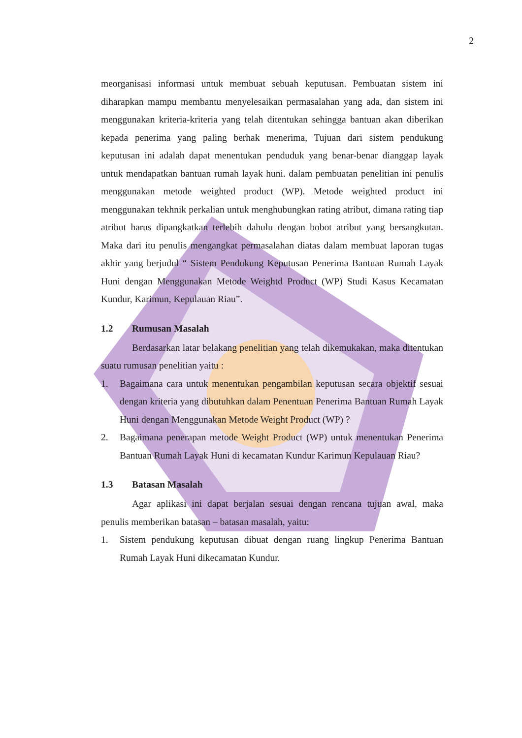2
meorganisasi informasi untuk membuat sebuah keputusan. Pembuatan sistem ini diharapkan mampu membantu menyelesaikan permasalahan yang ada, dan sistem ini menggunakan kriteria-kriteria yang telah ditentukan sehingga bantuan akan diberikan kepada penerima yang paling berhak menerima, Tujuan dari sistem pendukung keputusan ini adalah dapat menentukan penduduk yang benar-benar dianggap layak untuk mendapatkan bantuan rumah layak huni. dalam pembuatan penelitian ini penulis menggunakan metode weighted product (WP). Metode weighted product ini menggunakan tekhnik perkalian untuk menghubungkan rating atribut, dimana rating tiap atribut harus dipangkatkan terlebih dahulu dengan bobot atribut yang bersangkutan. Maka dari itu penulis mengangkat permasalahan diatas dalam membuat laporan tugas akhir yang berjudul “ Sistem Pendukung Keputusan Penerima Bantuan Rumah Layak Huni dengan Menggunakan Metode Weightd Product (WP) Studi Kasus Kecamatan Kundur, Karimun, Kepulauan Riau”.
1.2 Rumusan Masalah
Berdasarkan latar belakang penelitian yang telah dikemukakan, maka ditentukan suatu rumusan penelitian yaitu :
1. Bagaimana cara untuk menentukan pengambilan keputusan secara objektif sesuai dengan kriteria yang dibutuhkan dalam Penentuan Penerima Bantuan Rumah Layak Huni dengan Menggunakan Metode Weight Product (WP) ?
2. Bagaimana penerapan metode Weight Product (WP) untuk menentukan Penerima Bantuan Rumah Layak Huni di kecamatan Kundur Karimun Kepulauan Riau?
1.3 Batasan Masalah
Agar aplikasi ini dapat berjalan sesuai dengan rencana tujuan awal, maka penulis memberikan batasan – batasan masalah, yaitu:
1. Sistem pendukung keputusan dibuat dengan ruang lingkup Penerima Bantuan Rumah Layak Huni dikecamatan Kundur.